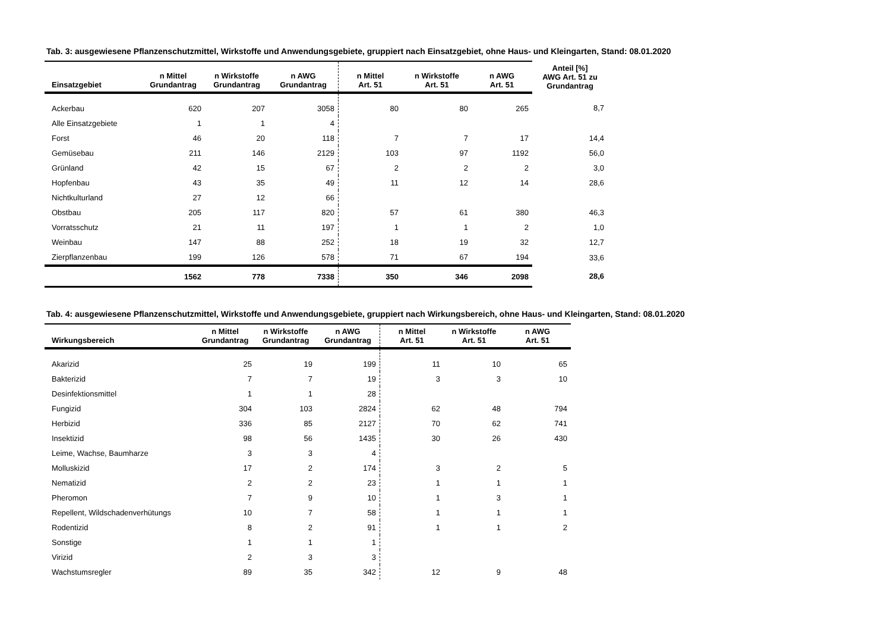Tab. 3: ausgewiesene Pflanzenschutzmittel, Wirkstoffe und Anwendungsgebiete, gruppiert nach Einsatzgebiet, ohne Haus- und Kleingarten, Stand: 08.01.2020
| Einsatzgebiet | n Mittel Grundantrag | n Wirkstoffe Grundantrag | n AWG Grundantrag | n Mittel Art. 51 | n Wirkstoffe Art. 51 | n AWG Art. 51 | Anteil [%] AWG Art. 51 zu Grundantrag |
| --- | --- | --- | --- | --- | --- | --- | --- |
| Ackerbau | 620 | 207 | 3058 | 80 | 80 | 265 | 8,7 |
| Alle Einsatzgebiete | 1 | 1 | 4 | | | | |
| Forst | 46 | 20 | 118 | 7 | 7 | 17 | 14,4 |
| Gemüsebau | 211 | 146 | 2129 | 103 | 97 | 1192 | 56,0 |
| Grünland | 42 | 15 | 67 | 2 | 2 | 2 | 3,0 |
| Hopfenbau | 43 | 35 | 49 | 11 | 12 | 14 | 28,6 |
| Nichtkulturland | 27 | 12 | 66 | | | | |
| Obstbau | 205 | 117 | 820 | 57 | 61 | 380 | 46,3 |
| Vorratsschutz | 21 | 11 | 197 | 1 | 1 | 2 | 1,0 |
| Weinbau | 147 | 88 | 252 | 18 | 19 | 32 | 12,7 |
| Zierpflanzenbau | 199 | 126 | 578 | 71 | 67 | 194 | 33,6 |
| | 1562 | 778 | 7338 | 350 | 346 | 2098 | 28,6 |
Tab. 4: ausgewiesene Pflanzenschutzmittel, Wirkstoffe und Anwendungsgebiete, gruppiert nach Wirkungsbereich, ohne Haus- und Kleingarten, Stand: 08.01.2020
| Wirkungsbereich | n Mittel Grundantrag | n Wirkstoffe Grundantrag | n AWG Grundantrag | n Mittel Art. 51 | n Wirkstoffe Art. 51 | n AWG Art. 51 |
| --- | --- | --- | --- | --- | --- | --- |
| Akarizid | 25 | 19 | 199 | 11 | 10 | 65 |
| Bakterizid | 7 | 7 | 19 | 3 | 3 | 10 |
| Desinfektionsmittel | 1 | 1 | 28 | | | |
| Fungizid | 304 | 103 | 2824 | 62 | 48 | 794 |
| Herbizid | 336 | 85 | 2127 | 70 | 62 | 741 |
| Insektizid | 98 | 56 | 1435 | 30 | 26 | 430 |
| Leime, Wachse, Baumharze | 3 | 3 | 4 | | | |
| Molluskizid | 17 | 2 | 174 | 3 | 2 | 5 |
| Nematizid | 2 | 2 | 23 | 1 | 1 | 1 |
| Pheromon | 7 | 9 | 10 | 1 | 3 | 1 |
| Repellent, Wildschadenverhütungs | 10 | 7 | 58 | 1 | 1 | 1 |
| Rodentizid | 8 | 2 | 91 | 1 | 1 | 2 |
| Sonstige | 1 | 1 | 1 | | | |
| Virizid | 2 | 3 | 3 | | | |
| Wachstumsregler | 89 | 35 | 342 | 12 | 9 | 48 |